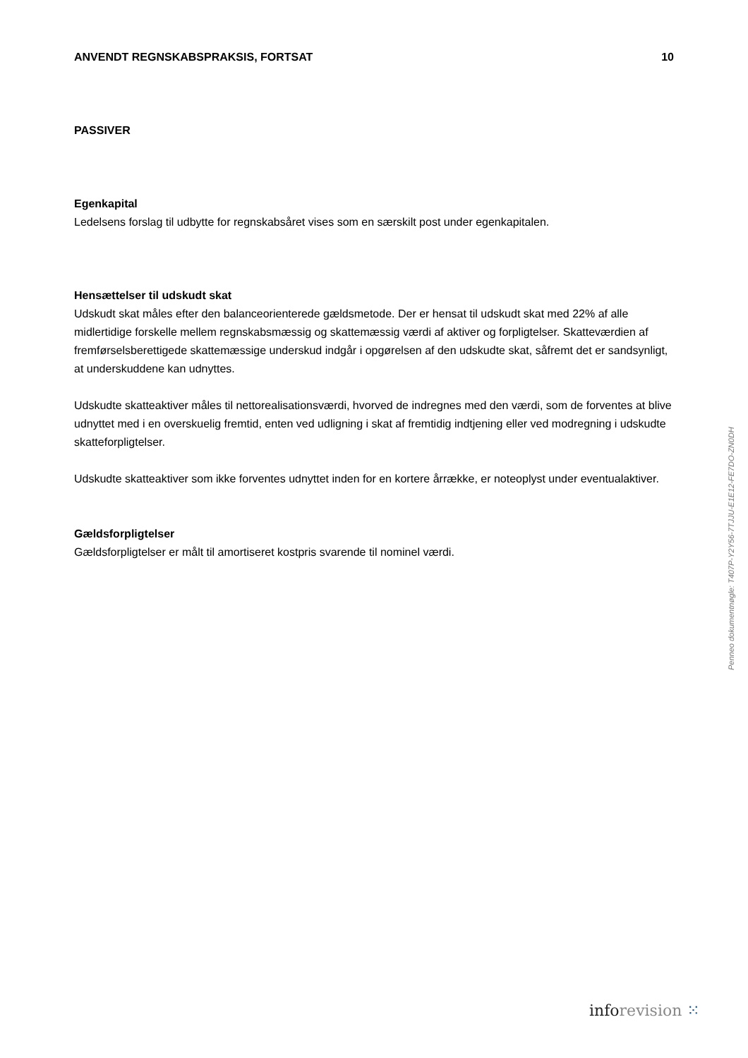ANVENDT REGNSKABSPRAKSIS, FORTSAT 10
PASSIVER
Egenkapital
Ledelsens forslag til udbytte for regnskabsåret vises som en særskilt post under egenkapitalen.
Hensættelser til udskudt skat
Udskudt skat måles efter den balanceorienterede gældsmetode. Der er hensat til udskudt skat med 22% af alle midlertidige forskelle mellem regnskabsmæssig og skattemæssig værdi af aktiver og forpligtelser. Skatteværdien af fremførselsberettigede skattemæssige underskud indgår i opgørelsen af den udskudte skat, såfremt det er sandsynligt, at underskuddene kan udnyttes.
Udskudte skatteaktiver måles til nettorealisationsværdi, hvorved de indregnes med den værdi, som de forventes at blive udnyttet med i en overskuelig fremtid, enten ved udligning i skat af fremtidig indtjening eller ved modregning i udskudte skatteforpligtelser.
Udskudte skatteaktiver som ikke forventes udnyttet inden for en kortere årrække, er noteoplyst under eventualaktiver.
Gældsforpligtelser
Gældsforpligtelser er målt til amortiseret kostpris svarende til nominel værdi.
Penneo dokumentnøgle: T407P-Y2Y56-7TJJU-E1E12-FE7DO-ZN0DH
info revision ⁙